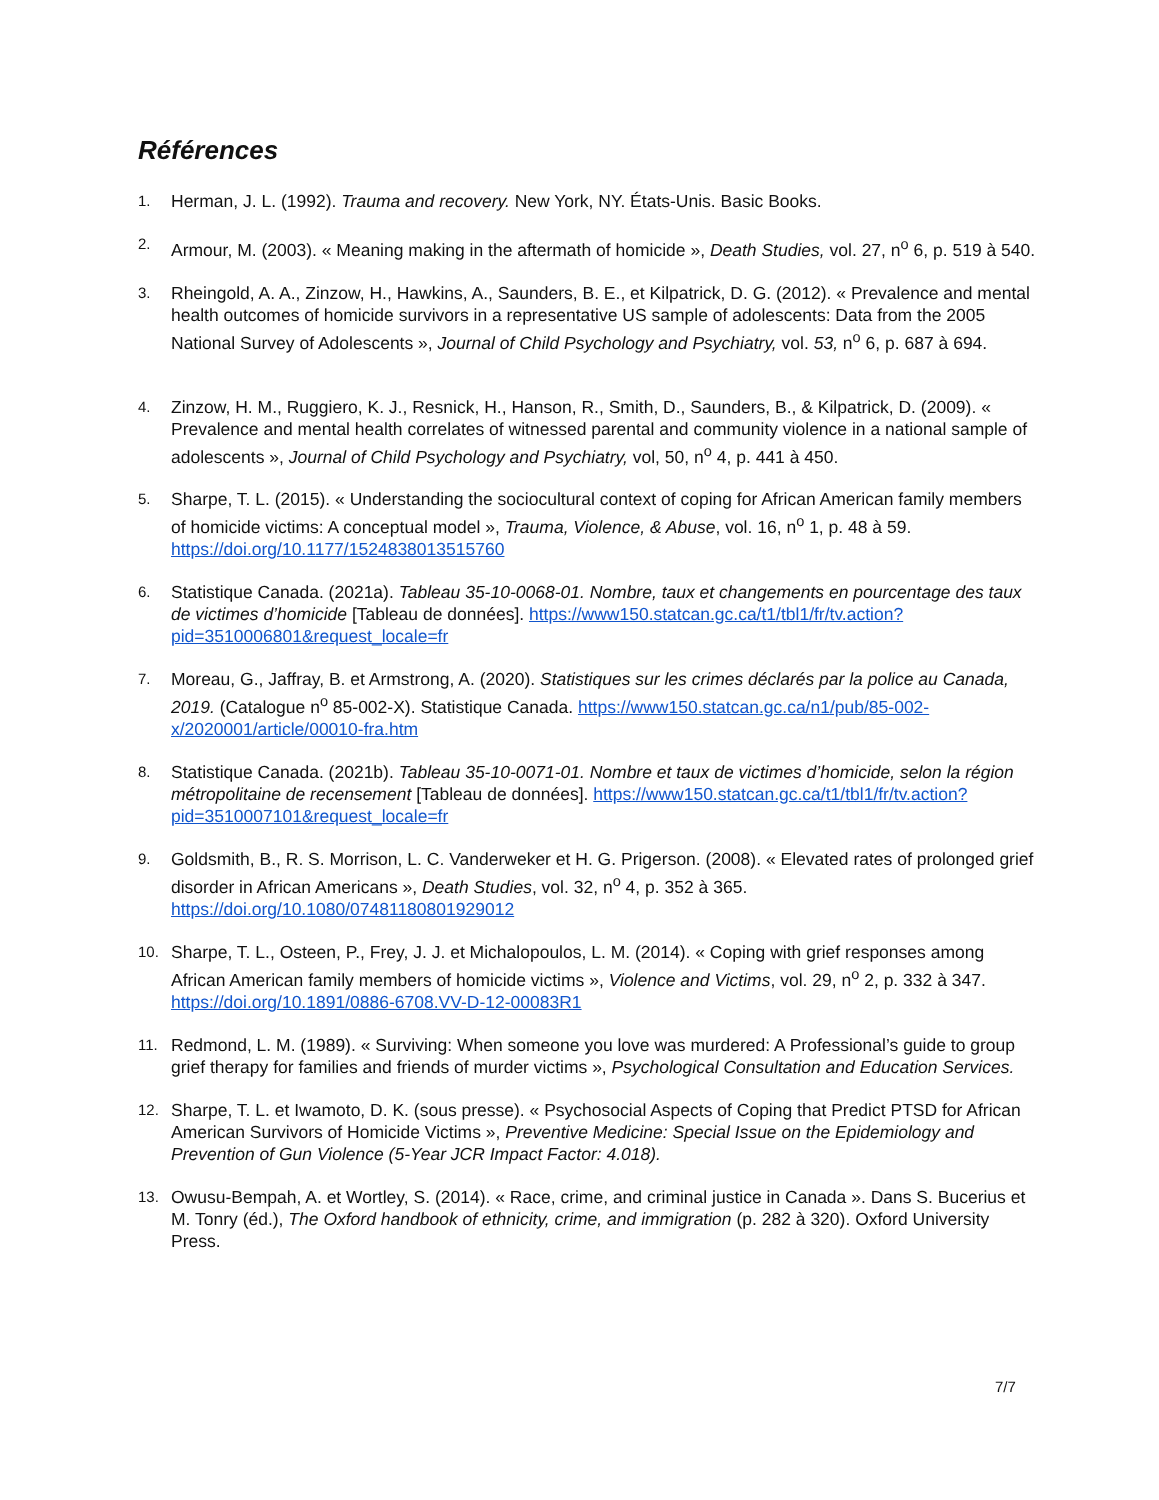Références
1.
Herman, J. L. (1992). Trauma and recovery. New York, NY. États-Unis. Basic Books.
2.
Armour, M. (2003). « Meaning making in the aftermath of homicide », Death Studies, vol. 27, n<sup>o</sup> 6, p. 519 à 540.
3.
Rheingold, A. A., Zinzow, H., Hawkins, A., Saunders, B. E., et Kilpatrick, D. G. (2012). « Prevalence and mental health outcomes of homicide survivors in a representative US sample of adolescents: Data from the 2005 National Survey of Adolescents », Journal of Child Psychology and Psychiatry, vol. 53, n<sup>o</sup> 6, p. 687 à 694.
4.
Zinzow, H. M., Ruggiero, K. J., Resnick, H., Hanson, R., Smith, D., Saunders, B., & Kilpatrick, D. (2009). « Prevalence and mental health correlates of witnessed parental and community violence in a national sample of adolescents », Journal of Child Psychology and Psychiatry, vol, 50, n<sup>o</sup> 4, p. 441 à 450.
5.
Sharpe, T. L. (2015). « Understanding the sociocultural context of coping for African American family members of homicide victims: A conceptual model », Trauma, Violence, & Abuse, vol. 16, n<sup>o</sup> 1, p. 48 à 59. https://doi.org/10.1177/1524838013515760
6.
Statistique Canada. (2021a). Tableau 35-10-0068-01. Nombre, taux et changements en pourcentage des taux de victimes d’homicide [Tableau de données]. https://www150.statcan.gc.ca/t1/tbl1/fr/tv.action?pid=3510006801&request_locale=fr
7.
Moreau, G., Jaffray, B. et Armstrong, A. (2020). Statistiques sur les crimes déclarés par la police au Canada, 2019. (Catalogue n<sup>o</sup> 85-002-X). Statistique Canada. https://www150.statcan.gc.ca/n1/pub/85-002-x/2020001/article/00010-fra.htm
8.
Statistique Canada. (2021b). Tableau 35-10-0071-01. Nombre et taux de victimes d’homicide, selon la région métropolitaine de recensement [Tableau de données]. https://www150.statcan.gc.ca/t1/tbl1/fr/tv.action?pid=3510007101&request_locale=fr
9.
Goldsmith, B., R. S. Morrison, L. C. Vanderweker et H. G. Prigerson. (2008). « Elevated rates of prolonged grief disorder in African Americans », Death Studies, vol. 32, n<sup>o</sup> 4, p. 352 à 365. https://doi.org/10.1080/07481180801929012
10.
Sharpe, T. L., Osteen, P., Frey, J. J. et Michalopoulos, L. M. (2014). « Coping with grief responses among African American family members of homicide victims », Violence and Victims, vol. 29, n<sup>o</sup> 2, p. 332 à 347. https://doi.org/10.1891/0886-6708.VV-D-12-00083R1
11.
Redmond, L. M. (1989). « Surviving: When someone you love was murdered: A Professional’s guide to group grief therapy for families and friends of murder victims », Psychological Consultation and Education Services.
12.
Sharpe, T. L. et Iwamoto, D. K. (sous presse). « Psychosocial Aspects of Coping that Predict PTSD for African American Survivors of Homicide Victims », Preventive Medicine: Special Issue on the Epidemiology and Prevention of Gun Violence (5-Year JCR Impact Factor: 4.018).
13.
Owusu-Bempah, A. et Wortley, S. (2014). « Race, crime, and criminal justice in Canada ». Dans S. Bucerius et M. Tonry (éd.), The Oxford handbook of ethnicity, crime, and immigration (p. 282 à 320). Oxford University Press.
7/7